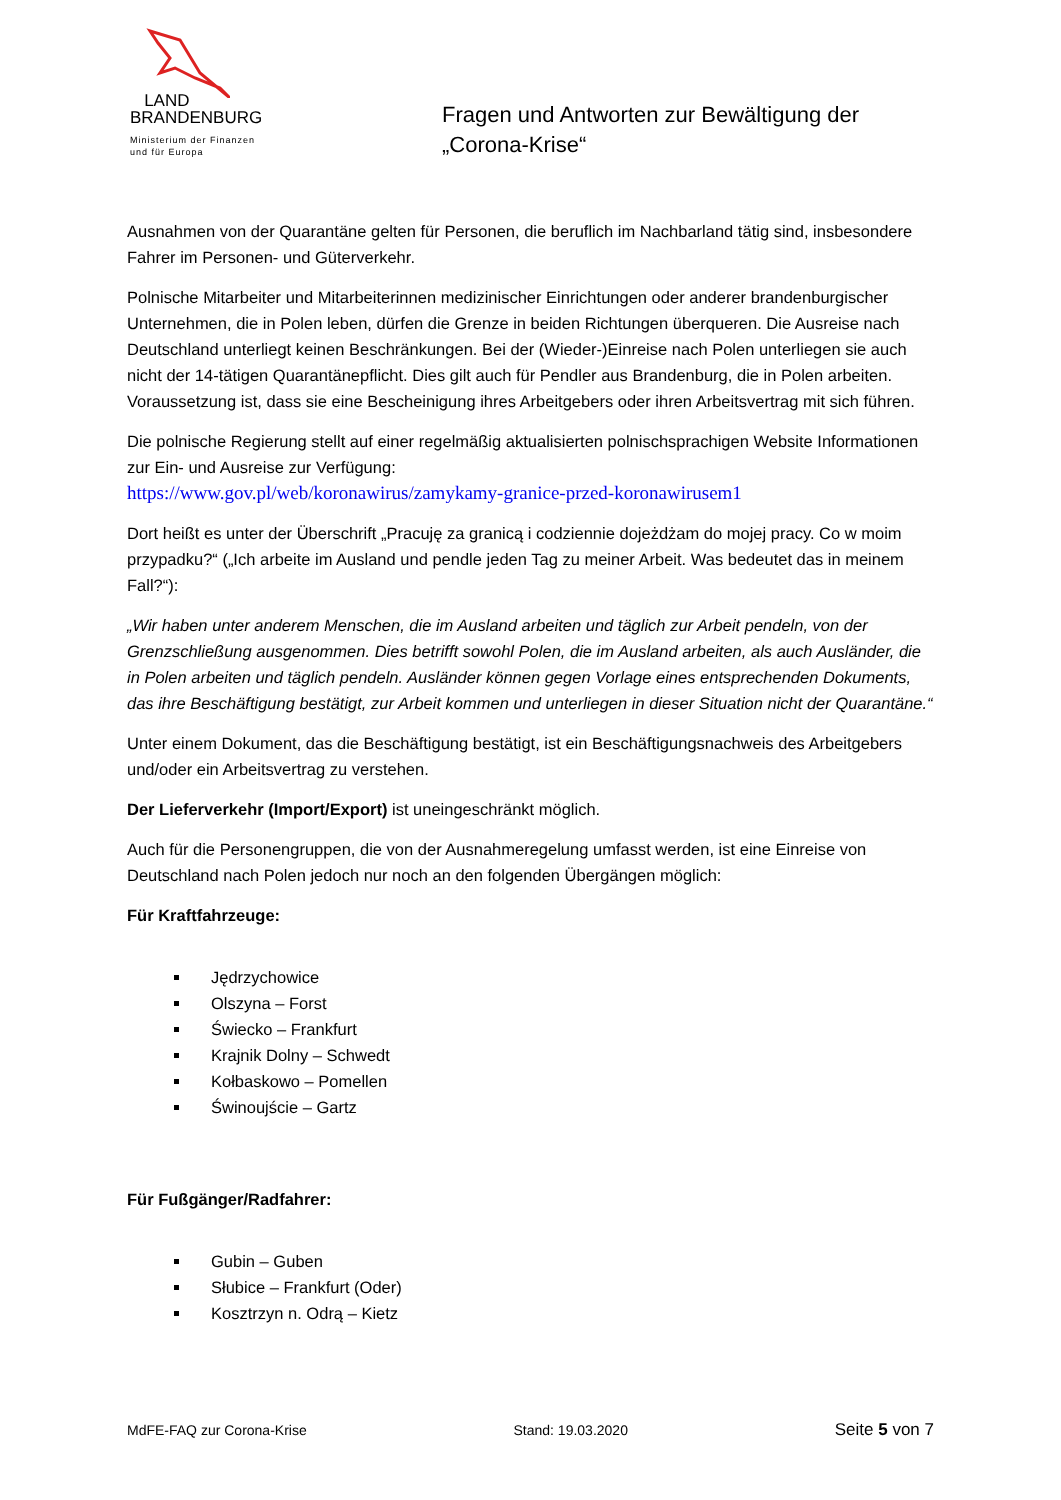LAND
BRANDENBURG
Ministerium der Finanzen
und für Europa
Fragen und Antworten zur Bewältigung der
„Corona-Krise“
Ausnahmen von der Quarantäne gelten für Personen, die beruflich im Nachbarland tätig sind, insbesondere Fahrer im Personen- und Güterverkehr.
Polnische Mitarbeiter und Mitarbeiterinnen medizinischer Einrichtungen oder anderer brandenburgischer Unternehmen, die in Polen leben, dürfen die Grenze in beiden Richtungen überqueren. Die Ausreise nach Deutschland unterliegt keinen Beschränkungen. Bei der (Wieder-)Einreise nach Polen unterliegen sie auch nicht der 14-tätigen Quarantänepflicht. Dies gilt auch für Pendler aus Brandenburg, die in Polen arbeiten. Voraussetzung ist, dass sie eine Bescheinigung ihres Arbeitgebers oder ihren Arbeitsvertrag mit sich führen.
Die polnische Regierung stellt auf einer regelmäßig aktualisierten polnischsprachigen Website Informationen zur Ein- und Ausreise zur Verfügung:
https://www.gov.pl/web/koronawirus/zamykamy-granice-przed-koronawirusem1
Dort heißt es unter der Überschrift „Pracuję za granicą i codziennie dojeżdżam do mojej pracy. Co w moim przypadku?“ („Ich arbeite im Ausland und pendle jeden Tag zu meiner Arbeit. Was bedeutet das in meinem Fall?“):
„Wir haben unter anderem Menschen, die im Ausland arbeiten und täglich zur Arbeit pendeln, von der Grenzschließung ausgenommen. Dies betrifft sowohl Polen, die im Ausland arbeiten, als auch Ausländer, die in Polen arbeiten und täglich pendeln. Ausländer können gegen Vorlage eines entsprechenden Dokuments, das ihre Beschäftigung bestätigt, zur Arbeit kommen und unterliegen in dieser Situation nicht der Quarantäne.“
Unter einem Dokument, das die Beschäftigung bestätigt, ist ein Beschäftigungsnachweis des Arbeitgebers und/oder ein Arbeitsvertrag zu verstehen.
Der Lieferverkehr (Import/Export) ist uneingeschränkt möglich.
Auch für die Personengruppen, die von der Ausnahmeregelung umfasst werden, ist eine Einreise von Deutschland nach Polen jedoch nur noch an den folgenden Übergängen möglich:
Für Kraftfahrzeuge:
Jędrzychowice
Olszyna – Forst
Świecko – Frankfurt
Krajnik Dolny – Schwedt
Kołbaskowo – Pomellen
Świnoujście – Gartz
Für Fußgänger/Radfahrer:
Gubin – Guben
Słubice – Frankfurt (Oder)
Kosztrzyn n. Odrą – Kietz
MdFE-FAQ zur Corona-Krise Stand: 19.03.2020 Seite 5 von 7